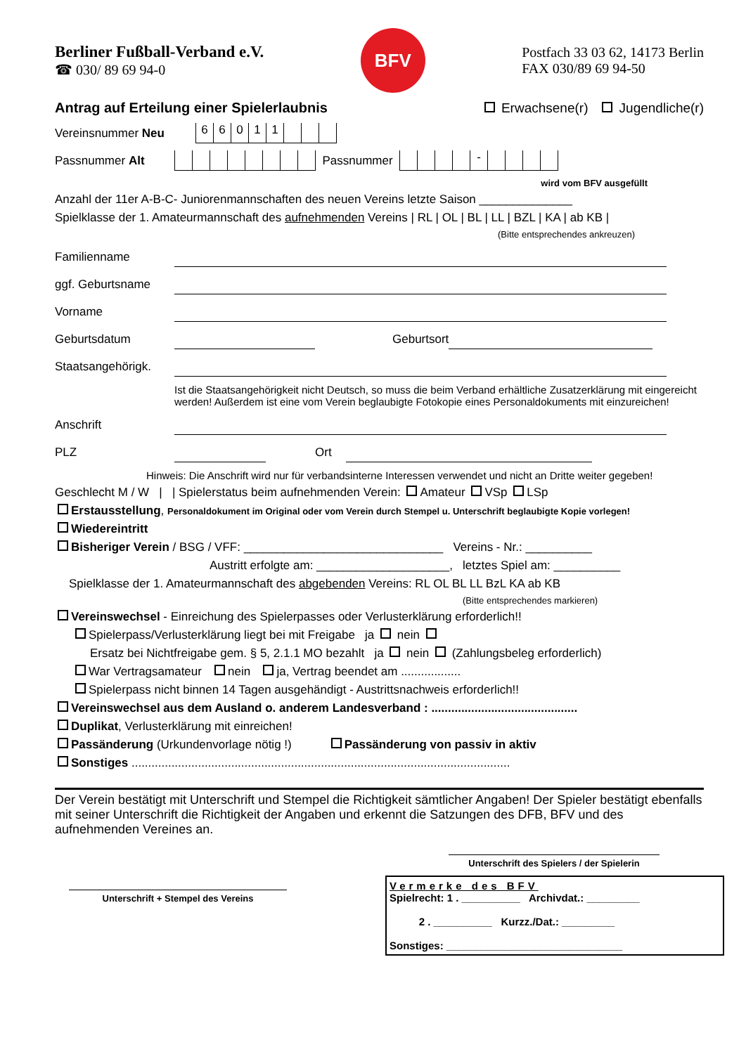Berliner Fußball-Verband e.V.
☎ 030/ 89 69 94-0
BFV
Postfach 33 03 62, 14173 Berlin
FAX 030/89 69 94-50
Antrag auf Erteilung einer Spielerlaubnis Erwachsene(r) Jugendliche(r)
Vereinsnummer Neu
66011
Passnummer Alt
Passnummer
-
wird vom BFV ausgefüllt
Anzahl der 11er A-B-C- Juniorenmannschaften des neuen Vereins letzte Saison ______________
Spielklasse der 1. Amateurmannschaft des aufnehmenden Vereins | RL | OL | BL | LL | BZL | KA | ab KB |
(Bitte entsprechendes ankreuzen)
Familienname
ggf. Geburtsname
Vorname
Geburtsdatum Geburtsort
Staatsangehörigk.
Ist die Staatsangehörigkeit nicht Deutsch, so muss die beim Verband erhältliche Zusatzerklärung mit eingereicht werden! Außerdem ist eine vom Verein beglaubigte Fotokopie eines Personaldokuments mit einzureichen!
Anschrift
PLZ Ort
Hinweis: Die Anschrift wird nur für verbandsinterne Interessen verwendet und nicht an Dritte weiter gegeben!
Geschlecht M / W | | Spielerstatus beim aufnehmenden Verein: Amateur VSp LSp
Erstausstellung, Personaldokument im Original oder vom Verein durch Stempel u. Unterschrift beglaubigte Kopie vorlegen!
Wiedereintritt
Bisheriger Verein / BSG / VFF: ______________________________ Vereins - Nr.: __________
Austritt erfolgte am: ____________________, letztes Spiel am: __________
Spielklasse der 1. Amateurmannschaft des abgebenden Vereins: RL OL BL LL BzL KA ab KB
(Bitte entsprechendes markieren)
Vereinswechsel - Einreichung des Spielerpasses oder Verlusterklärung erforderlich!!
Spielerpass/Verlusterklärung liegt bei mit Freigabe ja nein
Ersatz bei Nichtfreigabe gem. § 5, 2.1.1 MO bezahlt ja nein (Zahlungsbeleg erforderlich)
War Vertragsamateur nein ja, Vertrag beendet am ..................
Spielerpass nicht binnen 14 Tagen ausgehändigt - Austrittsnachweis erforderlich!!
Vereinswechsel aus dem Ausland o. anderem Landesverband : ............................................
Duplikat, Verlusterklärung mit einreichen!
Passänderung (Urkundenvorlage nötig !) Passänderung von passiv in aktiv
Sonstiges ..................................................................................................................
Der Verein bestätigt mit Unterschrift und Stempel die Richtigkeit sämtlicher Angaben! Der Spieler bestätigt ebenfalls mit seiner Unterschrift die Richtigkeit der Angaben und erkennt die Satzungen des DFB, BFV und des aufnehmenden Vereines an.
Unterschrift des Spielers / der Spielerin
Unterschrift + Stempel des Vereins
Vermerke des BFV
Spielrecht: 1 . __________ Archivdat.: _________
2 . __________ Kurzz./Dat.: _________
Sonstiges: ______________________________